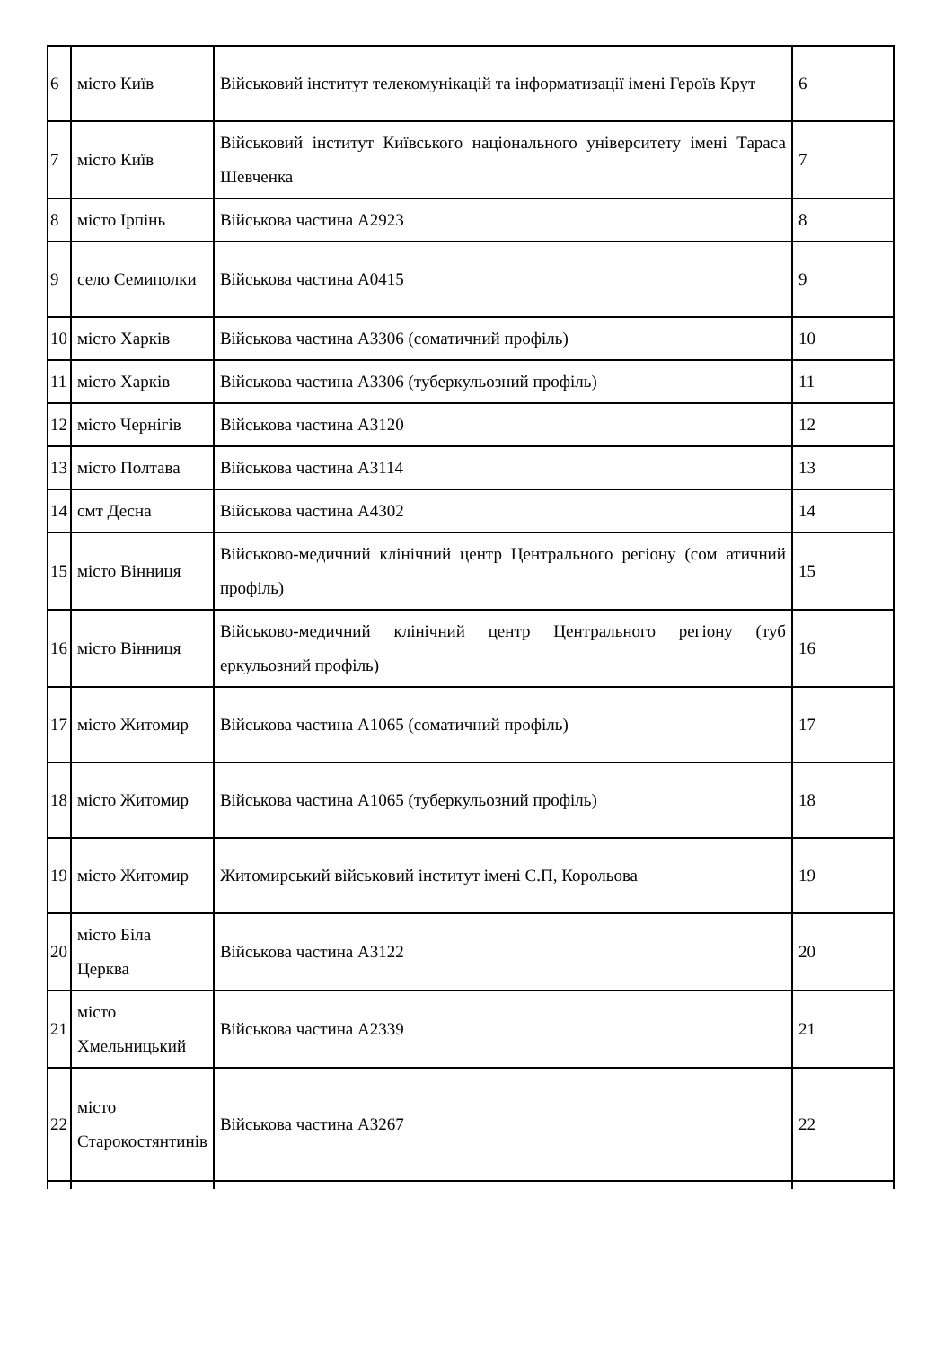| 6 | місто Київ | Військовий інститут телекомунікацій та інформатизації імені Героїв Крут | 6 |
| 7 | місто Київ | Військовий інститут Київського національного університету імені Тараса Шевченка | 7 |
| 8 | місто Ірпінь | Військова частина А2923 | 8 |
| 9 | село Семиполки | Військова частина А0415 | 9 |
| 10 | місто Харків | Військова частина А3306 (соматичний профіль) | 10 |
| 11 | місто Харків | Військова частина А3306 (туберкульозний профіль) | 11 |
| 12 | місто Чернігів | Військова частина А3120 | 12 |
| 13 | місто Полтава | Військова частина А3114 | 13 |
| 14 | смт Десна | Військова частина А4302 | 14 |
| 15 | місто Вінниця | Військово-медичний клінічний центр Центрального регіону (сом атичний профіль) | 15 |
| 16 | місто Вінниця | Військово-медичний клінічний центр Центрального регіону (туб еркульозний профіль) | 16 |
| 17 | місто Житомир | Військова частина А1065 (соматичний профіль) | 17 |
| 18 | місто Житомир | Військова частина А1065 (туберкульозний профіль) | 18 |
| 19 | місто Житомир | Житомирський військовий інститут імені С.П, Корольова | 19 |
| 20 | місто Біла Церква | Військова частина А3122 | 20 |
| 21 | місто Хмельницький | Військова частина А2339 | 21 |
| 22 | місто Старокостянтинів | Військова частина А3267 | 22 |